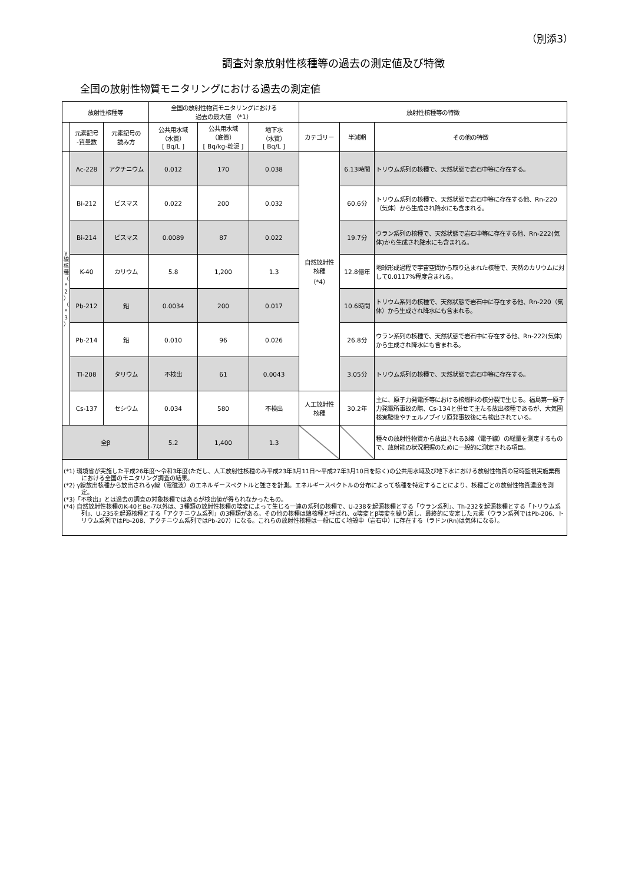（別添3）
調査対象放射性核種等の過去の測定値及び特徴
全国の放射性物質モニタリングにおける過去の測定値
| 放射性核種等 | | | 全国の放射性物質モニタリングにおける 過去の最大値 （*1） | | | 放射性核種等の特徴 | | |
| --- | --- | --- | --- | --- | --- | --- | --- | --- |
| | 元素記号 -質量数 | 元素記号の 読み方 | 公共用水域 （水質） [ Bq/L ] | 公共用水域 （底質） [ Bq/kg-乾泥 ] | 地下水 （水質） [ Bq/L ] | カテゴリー | 半減期 | その他の特徴 |
| γ 線 核 種 （ * 2 ） （ * 3 ） | Ac-228 | アクチニウム | 0.012 | 170 | 0.038 | 自然放射性 核種 （*4） | 6.13時間 | トリウム系列の核種で、天然状態で岩石中等に存在する。 |
| | Bi-212 | ビスマス | 0.022 | 200 | 0.032 | | 60.6分 | トリウム系列の核種で、天然状態で岩石中等に存在する他、Rn-220（気体）から生成され降水にも含まれる。 |
| | Bi-214 | ビスマス | 0.0089 | 87 | 0.022 | | 19.7分 | ウラン系列の核種で、天然状態で岩石中等に存在する他、Rn-222(気体)から生成され降水にも含まれる。 |
| | K-40 | カリウム | 5.8 | 1,200 | 1.3 | | 12.8億年 | 地球形成過程で宇宙空間から取り込まれた核種で、天然のカリウムに対して0.0117%程度含まれる。 |
| | Pb-212 | 鉛 | 0.0034 | 200 | 0.017 | | 10.6時間 | トリウム系列の核種で、天然状態で岩石中に存在する他、Rn-220（気体）から生成され降水にも含まれる。 |
| | Pb-214 | 鉛 | 0.010 | 96 | 0.026 | | 26.8分 | ウラン系列の核種で、天然状態で岩石中に存在する他、Rn-222(気体)から生成され降水にも含まれる。 |
| | Tl-208 | タリウム | 不検出 | 61 | 0.0043 | | 3.05分 | トリウム系列の核種で、天然状態で岩石中等に存在する。 |
| | Cs-137 | セシウム | 0.034 | 580 | 不検出 | 人工放射性 核種 | 30.2年 | 主に、原子力発電所等における核燃料の核分裂で生じる。福島第一原子力発電所事故の際、Cs-134と併せて主たる放出核種であるが、大気圏核実験後やチェルノブイリ原発事故後にも検出されている。 |
| 全β | | | 5.2 | 1,400 | 1.3 | | | 種々の放射性物質から放出されるβ線（電子線）の総量を測定するもので、放射能の状況把握のために一般的に測定される項目。 |
(*1) 環境省が実施した平成26年度～令和3年度(ただし、人工放射性核種のみ平成23年3月11日～平成27年3月10日を除く)の公共用水域及び地下水における放射性物質の常時監視実施業務における全国のモニタリング調査の結果。
(*2) γ線放出核種から放出されるγ線（電磁波）のエネルギースペクトルと強さを計測。エネルギースペクトルの分布によって核種を特定することにより、核種ごとの放射性物質濃度を測定。
(*3)「不検出」とは過去の調査の対象核種ではあるが検出値が得られなかったもの。
(*4) 自然放射性核種のK-40とBe-7以外は、3種類の放射性核種の壊変によって生じる一連の系列の核種で、U-238を起源核種とする「ウラン系列」、Th-232を起源核種とする「トリウム系列」、U-235を起源核種とする「アクチニウム系列」の3種類がある。その他の核種は娘核種と呼ばれ、α壊変とβ壊変を繰り返し、最終的に安定した元素（ウラン系列ではPb-206、トリウム系列ではPb-208、アクチニウム系列ではPb-207）になる。これらの放射性核種は一般に広く地殻中（岩石中）に存在する（ラドン(Rn)は気体になる）。